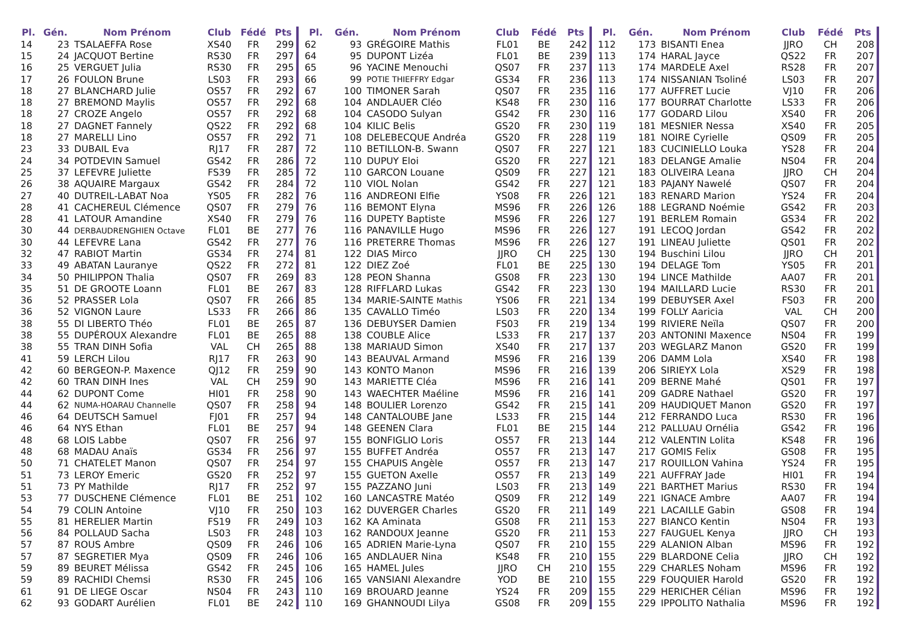| Pl. | Gén. | Nom Prénom | Club | Fédé | Pts |
| --- | --- | --- | --- | --- | --- |
| 14 | 23 | TSALAEFFA Rose | XS40 | FR | 299 |
| 15 | 24 | JACQUOT Bertine | RS30 | FR | 297 |
| 16 | 25 | VERGUET Julia | RS30 | FR | 295 |
| 17 | 26 | FOULON Brune | LS03 | FR | 293 |
| 18 | 27 | BLANCHARD Julie | OS57 | FR | 292 |
| 18 | 27 | BREMOND Maylis | OS57 | FR | 292 |
| 18 | 27 | CROZE Angelo | OS57 | FR | 292 |
| 18 | 27 | DAGNET Fannely | QS22 | FR | 292 |
| 18 | 27 | MARELLI Lino | OS57 | FR | 292 |
| 23 | 33 | DUBAIL Eva | RJ17 | FR | 287 |
| 24 | 34 | POTDEVIN Samuel | GS42 | FR | 286 |
| 25 | 37 | LEFEVRE Juliette | FS39 | FR | 285 |
| 26 | 38 | AQUAIRE Margaux | GS42 | FR | 284 |
| 27 | 40 | DUTREIL-LABAT Noa | YS05 | FR | 282 |
| 28 | 41 | CACHEREUL Clémence | QS07 | FR | 279 |
| 28 | 41 | LATOUR Amandine | XS40 | FR | 279 |
| 30 | 44 | DERBAUDRENGHIEN Octave | FL01 | BE | 277 |
| 30 | 44 | LEFEVRE Lana | GS42 | FR | 277 |
| 32 | 47 | RABIOT Martin | GS34 | FR | 274 |
| 33 | 49 | ABATAN Lauranye | QS22 | FR | 272 |
| 34 | 50 | PHILIPPON Thalia | QS07 | FR | 269 |
| 35 | 51 | DE GROOTE Loann | FL01 | BE | 267 |
| 36 | 52 | PRASSER Lola | QS07 | FR | 266 |
| 36 | 52 | VIGNON Laure | LS33 | FR | 266 |
| 38 | 55 | DI LIBERTO Théo | FL01 | BE | 265 |
| 38 | 55 | DUPÉROUX Alexandre | FL01 | BE | 265 |
| 38 | 55 | TRAN DINH Sofia | VAL | CH | 265 |
| 41 | 59 | LERCH Lilou | RJ17 | FR | 263 |
| 42 | 60 | BERGEON-P. Maxence | QJ12 | FR | 259 |
| 42 | 60 | TRAN DINH Ines | VAL | CH | 259 |
| 44 | 62 | DUPONT Come | HI01 | FR | 258 |
| 44 | 62 | NUMA-HOARAU Channelle | QS07 | FR | 258 |
| 46 | 64 | DEUTSCH Samuel | FJ01 | FR | 257 |
| 46 | 64 | NYS Ethan | FL01 | BE | 257 |
| 48 | 68 | LOIS Labbe | QS07 | FR | 256 |
| 48 | 68 | MADAU Anaïs | GS34 | FR | 256 |
| 50 | 71 | CHATELET Manon | QS07 | FR | 254 |
| 51 | 73 | LEROY Emeric | GS20 | FR | 252 |
| 51 | 73 | PY Mathilde | RJ17 | FR | 252 |
| 53 | 77 | DUSCHENE Clémence | FL01 | BE | 251 |
| 54 | 79 | COLIN Antoine | VJ10 | FR | 250 |
| 55 | 81 | HERELIER Martin | FS19 | FR | 249 |
| 56 | 84 | POLLAUD Sacha | LS03 | FR | 248 |
| 57 | 87 | ROUS Ambre | QS09 | FR | 246 |
| 57 | 87 | SEGRETIER Mya | QS09 | FR | 246 |
| 59 | 89 | BEURET Mélissa | GS42 | FR | 245 |
| 59 | 89 | RACHIDI Chemsi | RS30 | FR | 245 |
| 61 | 91 | DE LIEGE Oscar | NS04 | FR | 243 |
| 62 | 93 | GODART Aurélien | FL01 | BE | 242 |
| Pl. | Gén. | Nom Prénom | Club | Fédé | Pts |
| --- | --- | --- | --- | --- | --- |
| 62 | 93 | GRÉGOIRE Mathis | FL01 | BE | 242 |
| 64 | 95 | DUPONT Lizéa | FL01 | BE | 239 |
| 65 | 96 | YACINE Menouchi | QS07 | FR | 237 |
| 66 | 99 | POTIE THIEFFRY Edgar | GS34 | FR | 236 |
| 67 | 100 | TIMONER Sarah | QS07 | FR | 235 |
| 68 | 104 | ANDLAUER Cléo | KS48 | FR | 230 |
| 68 | 104 | CASODO Sulyan | GS42 | FR | 230 |
| 68 | 104 | KILIC Belis | GS20 | FR | 230 |
| 71 | 108 | DELEBECQUE Andréa | GS20 | FR | 228 |
| 72 | 110 | BETILLON-B. Swann | QS07 | FR | 227 |
| 72 | 110 | DUPUY Eloi | GS20 | FR | 227 |
| 72 | 110 | GARCON Louane | QS09 | FR | 227 |
| 72 | 110 | VIOL Nolan | GS42 | FR | 227 |
| 76 | 116 | ANDREONI Elfie | YS08 | FR | 226 |
| 76 | 116 | BEMONT Elyna | MS96 | FR | 226 |
| 76 | 116 | DUPETY Baptiste | MS96 | FR | 226 |
| 76 | 116 | PANAVILLE Hugo | MS96 | FR | 226 |
| 76 | 116 | PRETERRE Thomas | MS96 | FR | 226 |
| 81 | 122 | DIAS Mirco | JJRO | CH | 225 |
| 81 | 122 | DIEZ Zoé | FL01 | BE | 225 |
| 83 | 128 | PEON Shanna | GS08 | FR | 223 |
| 83 | 128 | RIFFLARD Lukas | GS42 | FR | 223 |
| 85 | 134 | MARIE-SAINTE Mathis | YS06 | FR | 221 |
| 86 | 135 | CAVALLO Timéo | LS03 | FR | 220 |
| 87 | 136 | DEBUYSER Damien | FS03 | FR | 219 |
| 88 | 138 | COUBLE Alice | LS33 | FR | 217 |
| 88 | 138 | MARIAUD Simon | XS40 | FR | 217 |
| 90 | 143 | BEAUVAL Armand | MS96 | FR | 216 |
| 90 | 143 | KONTO Manon | MS96 | FR | 216 |
| 90 | 143 | MARIETTE Cléa | MS96 | FR | 216 |
| 90 | 143 | WAECHTER Maéline | MS96 | FR | 216 |
| 94 | 148 | BOULIER Lorenzo | GS42 | FR | 215 |
| 94 | 148 | CANTALOUBE Jane | LS33 | FR | 215 |
| 94 | 148 | GEENEN Clara | FL01 | BE | 215 |
| 97 | 155 | BONFIGLIO Loris | OS57 | FR | 213 |
| 97 | 155 | BUFFET Andréa | OS57 | FR | 213 |
| 97 | 155 | CHAPUIS Angèle | OS57 | FR | 213 |
| 97 | 155 | GUETON Axelle | OS57 | FR | 213 |
| 97 | 155 | PAZZANO Juni | LS03 | FR | 213 |
| 102 | 160 | LANCASTRE Matéo | QS09 | FR | 212 |
| 103 | 162 | DUVERGER Charles | GS20 | FR | 211 |
| 103 | 162 | KA Aminata | GS08 | FR | 211 |
| 103 | 162 | RANDOUX Jeanne | GS20 | FR | 211 |
| 106 | 165 | ADRIEN Marie-Lyna | QS07 | FR | 210 |
| 106 | 165 | ANDLAUER Nina | KS48 | FR | 210 |
| 106 | 165 | HAMEL Jules | JJRO | CH | 210 |
| 106 | 165 | VANSIANI Alexandre | YOD | BE | 210 |
| 110 | 169 | BROUARD Jeanne | YS24 | FR | 209 |
| 110 | 169 | GHANNOUDI Lilya | GS08 | FR | 209 |
| Pl. | Gén. | Nom Prénom | Club | Fédé | Pts |
| --- | --- | --- | --- | --- | --- |
| 112 | 173 | BISANTI Enea | JJRO | CH | 208 |
| 113 | 174 | HARAL Jayce | QS22 | FR | 207 |
| 113 | 174 | MARDELE Axel | RS28 | FR | 207 |
| 113 | 174 | NISSANIAN Tsoliné | LS03 | FR | 207 |
| 116 | 177 | AUFFRET Lucie | VJ10 | FR | 206 |
| 116 | 177 | BOURRAT Charlotte | LS33 | FR | 206 |
| 116 | 177 | GODARD Lilou | XS40 | FR | 206 |
| 119 | 181 | MESNIER Nessa | XS40 | FR | 205 |
| 119 | 181 | NOIRE Cyrielle | QS09 | FR | 205 |
| 121 | 183 | CUCINIELLO Louka | YS28 | FR | 204 |
| 121 | 183 | DELANGE Amalie | NS04 | FR | 204 |
| 121 | 183 | OLIVEIRA Leana | JJRO | CH | 204 |
| 121 | 183 | PAJANY Nawelé | QS07 | FR | 204 |
| 121 | 183 | RENARD Marion | YS24 | FR | 204 |
| 126 | 188 | LEGRAND Noémie | GS42 | FR | 203 |
| 127 | 191 | BERLEM Romain | GS34 | FR | 202 |
| 127 | 191 | LECOQ Jordan | GS42 | FR | 202 |
| 127 | 191 | LINEAU Juliette | QS01 | FR | 202 |
| 130 | 194 | Buschini Lilou | JJRO | CH | 201 |
| 130 | 194 | DELAGE Tom | YS05 | FR | 201 |
| 130 | 194 | LINCE Mathilde | AA07 | FR | 201 |
| 130 | 194 | MAILLARD Lucie | RS30 | FR | 201 |
| 134 | 199 | DEBUYSER Axel | FS03 | FR | 200 |
| 134 | 199 | FOLLY Aaricia | VAL | CH | 200 |
| 134 | 199 | RIVIERE Neïla | QS07 | FR | 200 |
| 137 | 203 | ANTONINI Maxence | NS04 | FR | 199 |
| 137 | 203 | WEGLARZ Manon | GS20 | FR | 199 |
| 139 | 206 | DAMM Lola | XS40 | FR | 198 |
| 139 | 206 | SIRIEYX Lola | XS29 | FR | 198 |
| 141 | 209 | BERNE Mahé | QS01 | FR | 197 |
| 141 | 209 | GADRE Nathael | GS20 | FR | 197 |
| 141 | 209 | HAUDIQUET Manon | GS20 | FR | 197 |
| 144 | 212 | FERRANDO Luca | RS30 | FR | 196 |
| 144 | 212 | PALLUAU Ornélia | GS42 | FR | 196 |
| 144 | 212 | VALENTIN Lolita | KS48 | FR | 196 |
| 147 | 217 | GOMIS Felix | GS08 | FR | 195 |
| 147 | 217 | ROUILLON Vahina | YS24 | FR | 195 |
| 149 | 221 | AUFFRAY Jade | HI01 | FR | 194 |
| 149 | 221 | BARTHET Marius | RS30 | FR | 194 |
| 149 | 221 | IGNACE Ambre | AA07 | FR | 194 |
| 149 | 221 | LACAILLE Gabin | GS08 | FR | 194 |
| 153 | 227 | BIANCO Kentin | NS04 | FR | 193 |
| 153 | 227 | FAUGUEL Kenya | JJRO | CH | 193 |
| 155 | 229 | ALANION Alban | MS96 | FR | 192 |
| 155 | 229 | BLARDONE Celia | JJRO | CH | 192 |
| 155 | 229 | CHARLES Noham | MS96 | FR | 192 |
| 155 | 229 | FOUQUIER Harold | GS20 | FR | 192 |
| 155 | 229 | HERICHER Célian | MS96 | FR | 192 |
| 155 | 229 | IPPOLITO Nathalia | MS96 | FR | 192 |